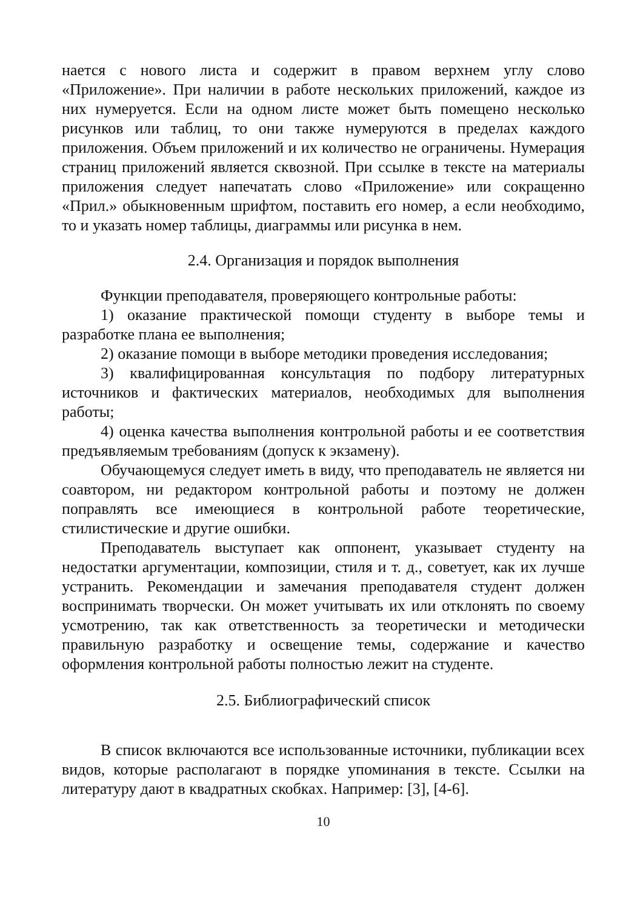нается с нового листа и содержит в правом верхнем углу слово «Приложение». При наличии в работе нескольких приложений, каждое из них нумеруется. Если на одном листе может быть помещено несколько рисунков или таблиц, то они также нумеруются в пределах каждого приложения. Объем приложений и их количество не ограничены. Нумерация страниц приложений является сквозной. При ссылке в тексте на материалы приложения следует напечатать слово «Приложение» или сокращенно «Прил.» обыкновенным шрифтом, поставить его номер, а если необходимо, то и указать номер таблицы, диаграммы или рисунка в нем.
2.4. Организация и порядок выполнения
Функции преподавателя, проверяющего контрольные работы:
1) оказание практической помощи студенту в выборе темы и разработке плана ее выполнения;
2) оказание помощи в выборе методики проведения исследования;
3) квалифицированная консультация по подбору литературных источников и фактических материалов, необходимых для выполнения работы;
4) оценка качества выполнения контрольной работы и ее соответствия предъявляемым требованиям (допуск к экзамену).
Обучающемуся следует иметь в виду, что преподаватель не является ни соавтором, ни редактором контрольной работы и поэтому не должен поправлять все имеющиеся в контрольной работе теоретические, стилистические и другие ошибки.
Преподаватель выступает как оппонент, указывает студенту на недостатки аргументации, композиции, стиля и т. д., советует, как их лучше устранить. Рекомендации и замечания преподавателя студент должен воспринимать творчески. Он может учитывать их или отклонять по своему усмотрению, так как ответственность за теоретически и методически правильную разработку и освещение темы, содержание и качество оформления контрольной работы полностью лежит на студенте.
2.5. Библиографический список
В список включаются все использованные источники, публикации всех видов, которые располагают в порядке упоминания в тексте. Ссылки на литературу дают в квадратных скобках. Например: [3], [4-6].
10